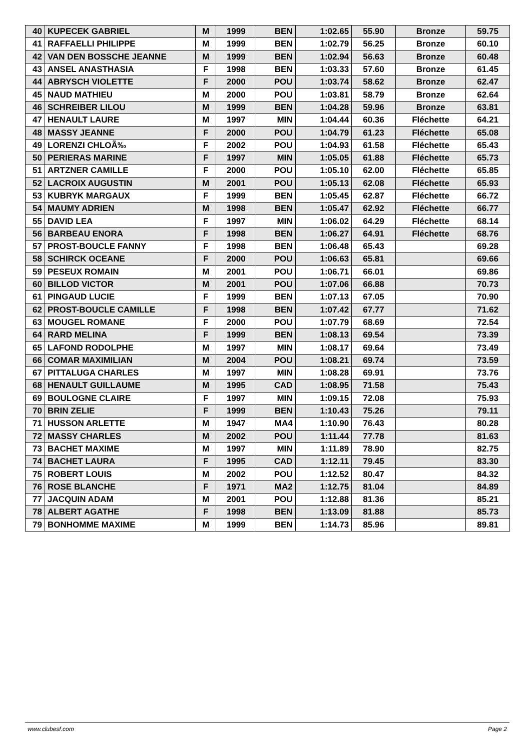| 40 | KUPECEK GABRIEL | M | 1999 | BEN | 1:02.65 | 55.90 | Bronze | 59.75 |
| 41 | RAFFAELLI PHILIPPE | M | 1999 | BEN | 1:02.79 | 56.25 | Bronze | 60.10 |
| 42 | VAN DEN BOSSCHE JEANNE | M | 1999 | BEN | 1:02.94 | 56.63 | Bronze | 60.48 |
| 43 | ANSEL ANASTHASIA | F | 1998 | BEN | 1:03.33 | 57.60 | Bronze | 61.45 |
| 44 | ABRYSCH VIOLETTE | F | 2000 | POU | 1:03.74 | 58.62 | Bronze | 62.47 |
| 45 | NAUD MATHIEU | M | 2000 | POU | 1:03.81 | 58.79 | Bronze | 62.64 |
| 46 | SCHREIBER LILOU | M | 1999 | BEN | 1:04.28 | 59.96 | Bronze | 63.81 |
| 47 | HENAULT LAURE | M | 1997 | MIN | 1:04.44 | 60.36 | Fléchette | 64.21 |
| 48 | MASSY JEANNE | F | 2000 | POU | 1:04.79 | 61.23 | Fléchette | 65.08 |
| 49 | LORENZI CHLOÃ‰ | F | 2002 | POU | 1:04.93 | 61.58 | Fléchette | 65.43 |
| 50 | PERIERAS MARINE | F | 1997 | MIN | 1:05.05 | 61.88 | Fléchette | 65.73 |
| 51 | ARTZNER CAMILLE | F | 2000 | POU | 1:05.10 | 62.00 | Fléchette | 65.85 |
| 52 | LACROIX AUGUSTIN | M | 2001 | POU | 1:05.13 | 62.08 | Fléchette | 65.93 |
| 53 | KUBRYK MARGAUX | F | 1999 | BEN | 1:05.45 | 62.87 | Fléchette | 66.72 |
| 54 | MAUMY ADRIEN | M | 1998 | BEN | 1:05.47 | 62.92 | Fléchette | 66.77 |
| 55 | DAVID LEA | F | 1997 | MIN | 1:06.02 | 64.29 | Fléchette | 68.14 |
| 56 | BARBEAU ENORA | F | 1998 | BEN | 1:06.27 | 64.91 | Fléchette | 68.76 |
| 57 | PROST-BOUCLE FANNY | F | 1998 | BEN | 1:06.48 | 65.43 | | 69.28 |
| 58 | SCHIRCK OCEANE | F | 2000 | POU | 1:06.63 | 65.81 | | 69.66 |
| 59 | PESEUX ROMAIN | M | 2001 | POU | 1:06.71 | 66.01 | | 69.86 |
| 60 | BILLOD VICTOR | M | 2001 | POU | 1:07.06 | 66.88 | | 70.73 |
| 61 | PINGAUD LUCIE | F | 1999 | BEN | 1:07.13 | 67.05 | | 70.90 |
| 62 | PROST-BOUCLE CAMILLE | F | 1998 | BEN | 1:07.42 | 67.77 | | 71.62 |
| 63 | MOUGEL ROMANE | F | 2000 | POU | 1:07.79 | 68.69 | | 72.54 |
| 64 | RARD MELINA | F | 1999 | BEN | 1:08.13 | 69.54 | | 73.39 |
| 65 | LAFOND RODOLPHE | M | 1997 | MIN | 1:08.17 | 69.64 | | 73.49 |
| 66 | COMAR MAXIMILIAN | M | 2004 | POU | 1:08.21 | 69.74 | | 73.59 |
| 67 | PITTALUGA CHARLES | M | 1997 | MIN | 1:08.28 | 69.91 | | 73.76 |
| 68 | HENAULT GUILLAUME | M | 1995 | CAD | 1:08.95 | 71.58 | | 75.43 |
| 69 | BOULOGNE CLAIRE | F | 1997 | MIN | 1:09.15 | 72.08 | | 75.93 |
| 70 | BRIN ZELIE | F | 1999 | BEN | 1:10.43 | 75.26 | | 79.11 |
| 71 | HUSSON ARLETTE | M | 1947 | MA4 | 1:10.90 | 76.43 | | 80.28 |
| 72 | MASSY CHARLES | M | 2002 | POU | 1:11.44 | 77.78 | | 81.63 |
| 73 | BACHET MAXIME | M | 1997 | MIN | 1:11.89 | 78.90 | | 82.75 |
| 74 | BACHET LAURA | F | 1995 | CAD | 1:12.11 | 79.45 | | 83.30 |
| 75 | ROBERT LOUIS | M | 2002 | POU | 1:12.52 | 80.47 | | 84.32 |
| 76 | ROSE BLANCHE | F | 1971 | MA2 | 1:12.75 | 81.04 | | 84.89 |
| 77 | JACQUIN ADAM | M | 2001 | POU | 1:12.88 | 81.36 | | 85.21 |
| 78 | ALBERT AGATHE | F | 1998 | BEN | 1:13.09 | 81.88 | | 85.73 |
| 79 | BONHOMME MAXIME | M | 1999 | BEN | 1:14.73 | 85.96 | | 89.81 |
www.clubesf.com Page 2